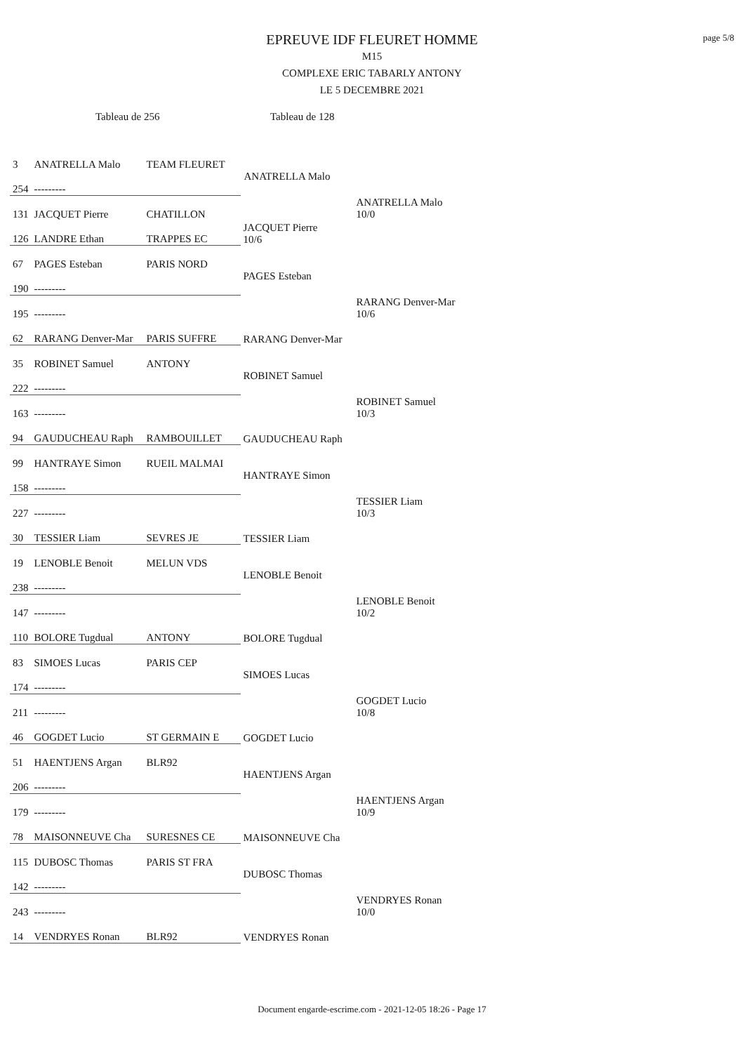page 5/8
EPREUVE IDF FLEURET HOMME
M15
COMPLEXE ERIC TABARLY ANTONY
LE 5 DECEMBRE 2021
Tableau de 256 Tableau de 128
| 3 | ANATRELLA Malo | TEAM FLEURET | | |
| 254 | --------- | | ANATRELLA Malo | |
| 131 | JACQUET Pierre | CHATILLON | | ANATRELLA Malo 10/0 |
| 126 | LANDRE Ethan | TRAPPES EC | JACQUET Pierre 10/6 | |
| 67 | PAGES Esteban | PARIS NORD | | |
| 190 | --------- | | PAGES Esteban | |
| 195 | --------- | | | RARANG Denver-Mar 10/6 |
| 62 | RARANG Denver-Mar | PARIS SUFFRE | RARANG Denver-Mar | |
| 35 | ROBINET Samuel | ANTONY | | |
| 222 | --------- | | ROBINET Samuel | |
| 163 | --------- | | | ROBINET Samuel 10/3 |
| 94 | GAUDUCHEAU Raph | RAMBOUILLET | GAUDUCHEAU Raph | |
| 99 | HANTRAYE Simon | RUEIL MALMAI | | |
| 158 | --------- | | HANTRAYE Simon | |
| 227 | --------- | | | TESSIER Liam 10/3 |
| 30 | TESSIER Liam | SEVRES JE | TESSIER Liam | |
| 19 | LENOBLE Benoit | MELUN VDS | | |
| 238 | --------- | | LENOBLE Benoit | |
| 147 | --------- | | | LENOBLE Benoit 10/2 |
| 110 | BOLORE Tugdual | ANTONY | BOLORE Tugdual | |
| 83 | SIMOES Lucas | PARIS CEP | | |
| 174 | --------- | | SIMOES Lucas | |
| 211 | --------- | | | GOGDET Lucio 10/8 |
| 46 | GOGDET Lucio | ST GERMAIN E | GOGDET Lucio | |
| 51 | HAENTJENS Argan | BLR92 | | |
| 206 | --------- | | HAENTJENS Argan | |
| 179 | --------- | | | HAENTJENS Argan 10/9 |
| 78 | MAISONNEUVE Cha | SURESNES CE | MAISONNEUVE Cha | |
| 115 | DUBOSC Thomas | PARIS ST FRA | | |
| 142 | --------- | | DUBOSC Thomas | |
| 243 | --------- | | | VENDRYES Ronan 10/0 |
| 14 | VENDRYES Ronan | BLR92 | VENDRYES Ronan | |
Document engarde-escrime.com - 2021-12-05 18:26 - Page 17